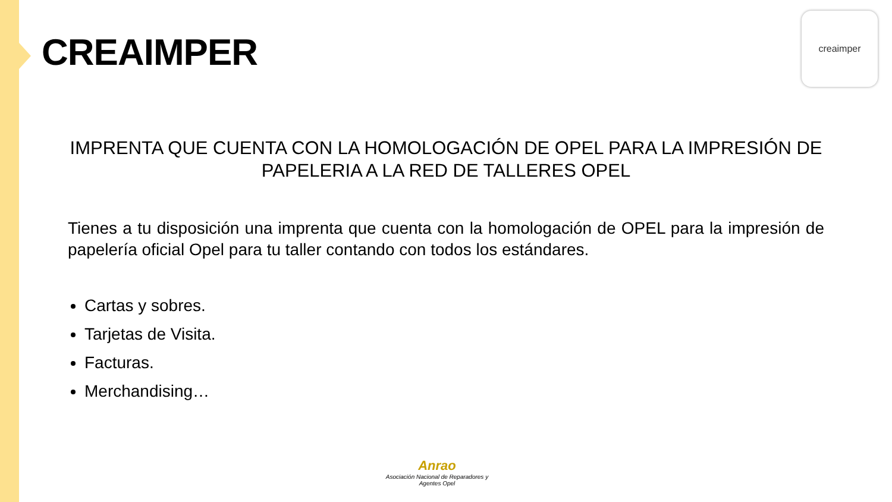CREAIMPER
creaimper
IMPRENTA QUE CUENTA CON LA HOMOLOGACIÓN DE OPEL PARA LA IMPRESIÓN DE PAPELERIA A LA RED DE TALLERES OPEL
Tienes a tu disposición una imprenta que cuenta con la homologación de OPEL para la impresión de papelería oficial Opel para tu taller contando con todos los estándares.
Cartas y sobres.
Tarjetas de Visita.
Facturas.
Merchandising…
Anrao
Asociación Nacional de Reparadores y Agentes Opel